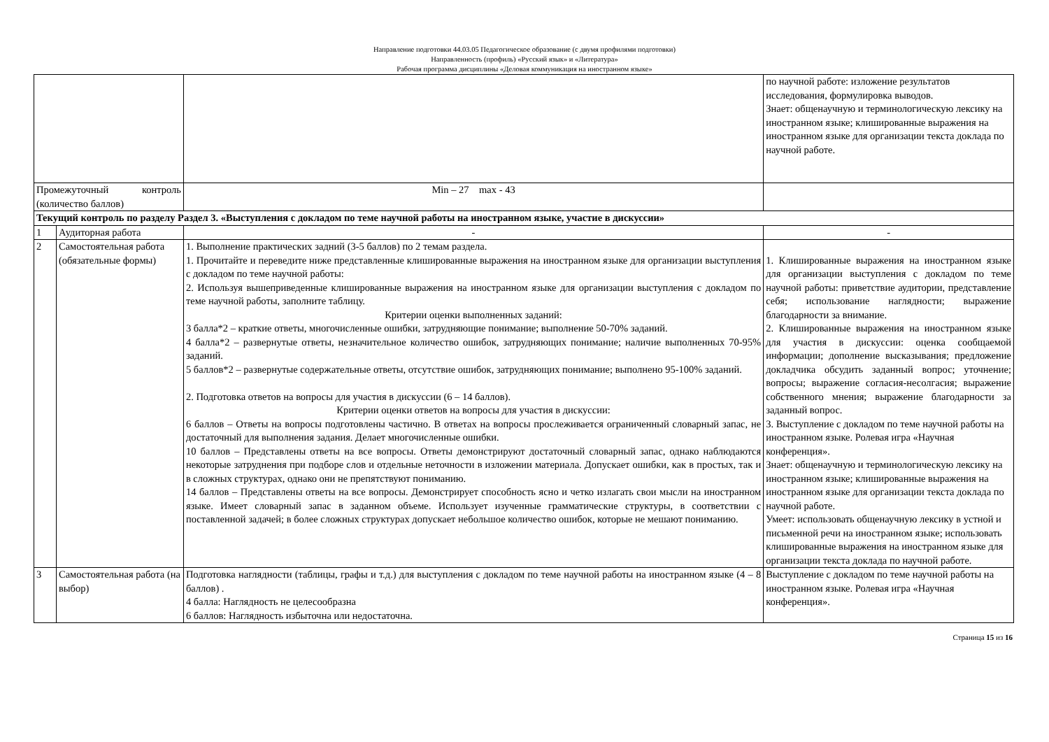Направление подготовки 44.03.05 Педагогическое образование (с двумя профилями подготовки)
Направленность (профиль) «Русский язык» и «Литература»
Рабочая программа дисциплины «Деловая коммуникация на иностранном языке»
| | | | по научной работе: изложение результатов исследования, формулировка выводов. Знает: общенаучную и терминологическую лексику на иностранном языке; клишированные выражения на иностранном языке для организации текста доклада по научной работе. |
| Промежуточный контроль (количество баллов) | | Min – 27 max - 43 | |
| Текущий контроль по разделу Раздел 3. «Выступления с докладом по теме научной работы на иностранном языке, участие в дискуссии» | | | |
| 1 | Аудиторная работа | - | - |
| 2 | Самостоятельная работа (обязательные формы) | 1. Выполнение практических задний (3-5 баллов) по 2 темам раздела. 1. Прочитайте и переведите ниже представленные клишированные выражения на иностранном языке для организации выступления с докладом по теме научной работы: 2. Используя вышеприведенные клишированные выражения на иностранном языке для организации выступления с докладом по теме научной работы, заполните таблицу. Критерии оценки выполненных заданий: 3 балла*2 – краткие ответы, многочисленные ошибки, затрудняющие понимание; выполнение 50-70% заданий. 4 балла*2 – развернутые ответы, незначительное количество ошибок, затрудняющих понимание; наличие выполненных 70-95% заданий. 5 баллов*2 – развернутые содержательные ответы, отсутствие ошибок, затрудняющих понимание; выполнено 95-100% заданий. 2. Подготовка ответов на вопросы для участия в дискуссии (6 – 14 баллов). Критерии оценки ответов на вопросы для участия в дискуссии: 6 баллов – Ответы на вопросы подготовлены частично. В ответах на вопросы прослеживается ограниченный словарный запас, не достаточный для выполнения задания. Делает многочисленные ошибки. 10 баллов – Представлены ответы на все вопросы. Ответы демонстрируют достаточный словарный запас, однако наблюдаются некоторые затруднения при подборе слов и отдельные неточности в изложении материала. Допускает ошибки, как в простых, так и в сложных структурах, однако они не препятствуют пониманию. 14 баллов – Представлены ответы на все вопросы. Демонстрирует способность ясно и четко излагать свои мысли на иностранном языке. Имеет словарный запас в заданном объеме. Использует изученные грамматические структуры, в соответствии с поставленной задачей; в более сложных структурах допускает небольшое количество ошибок, которые не мешают пониманию. | 1. Клишированные выражения на иностранном языке для организации выступления с докладом по теме научной работы: приветствие аудитории, представление себя; использование наглядности; выражение благодарности за внимание. 2. Клишированные выражения на иностранном языке для участия в дискуссии: оценка сообщаемой информации; дополнение высказывания; предложение докладчика обсудить заданный вопрос; уточнение; вопросы; выражение согласия-несолгасия; выражение собственного мнения; выражение благодарности за заданный вопрос. 3. Выступление с докладом по теме научной работы на иностранном языке. Ролевая игра «Научная конференция». Знает: общенаучную и терминологическую лексику на иностранном языке; клишированные выражения на иностранном языке для организации текста доклада по научной работе. Умеет: использовать общенаучную лексику в устной и письменной речи на иностранном языке; использовать клишированные выражения на иностранном языке для организации текста доклада по научной работе. |
| 3 | Самостоятельная работа (на выбор) | Подготовка наглядности (таблицы, графы и т.д.) для выступления с докладом по теме научной работы на иностранном языке (4 – 8 баллов) . 4 балла: Наглядность не целесообразна 6 баллов: Наглядность избыточна или недостаточна. | Выступление с докладом по теме научной работы на иностранном языке. Ролевая игра «Научная конференция». |
Страница 15 из 16